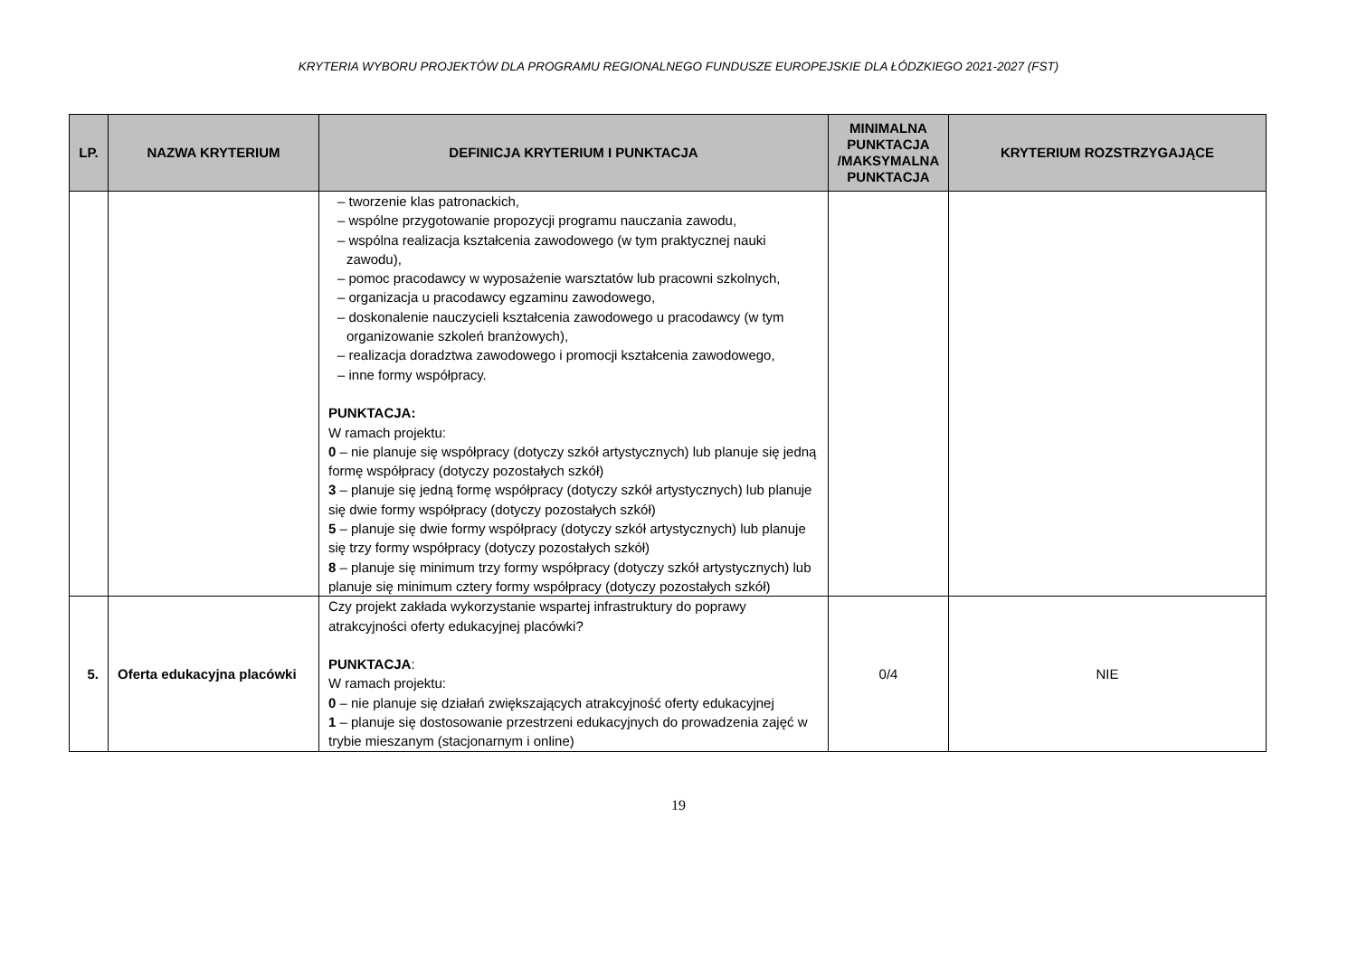KRYTERIA WYBORU PROJEKTÓW DLA PROGRAMU REGIONALNEGO FUNDUSZE EUROPEJSKIE DLA ŁÓDZKIEGO 2021-2027 (FST)
| LP. | NAZWA KRYTERIUM | DEFINICJA KRYTERIUM I PUNKTACJA | MINIMALNA PUNKTACJA /MAKSYMALNA PUNKTACJA | KRYTERIUM ROZSTRZYGAJĄCE |
| --- | --- | --- | --- | --- |
| | | – tworzenie klas patronackich, – wspólne przygotowanie propozycji programu nauczania zawodu, – wspólna realizacja kształcenia zawodowego (w tym praktycznej nauki zawodu), – pomoc pracodawcy w wyposażenie warsztatów lub pracowni szkolnych, – organizacja u pracodawcy egzaminu zawodowego, – doskonalenie nauczycieli kształcenia zawodowego u pracodawcy (w tym organizowanie szkoleń branżowych), – realizacja doradztwa zawodowego i promocji kształcenia zawodowego, – inne formy współpracy. PUNKTACJA: W ramach projektu: 0 – nie planuje się współpracy (dotyczy szkół artystycznych) lub planuje się jedną formę współpracy (dotyczy pozostałych szkół) 3 – planuje się jedną formę współpracy (dotyczy szkół artystycznych) lub planuje się dwie formy współpracy (dotyczy pozostałych szkół) 5 – planuje się dwie formy współpracy (dotyczy szkół artystycznych) lub planuje się trzy formy współpracy (dotyczy pozostałych szkół) 8 – planuje się minimum trzy formy współpracy (dotyczy szkół artystycznych) lub planuje się minimum cztery formy współpracy (dotyczy pozostałych szkół) | | |
| 5. | Oferta edukacyjna placówki | Czy projekt zakłada wykorzystanie wspartej infrastruktury do poprawy atrakcyjności oferty edukacyjnej placówki? PUNKTACJA : W ramach projektu: 0 – nie planuje się działań zwiększających atrakcyjność oferty edukacyjnej 1 – planuje się dostosowanie przestrzeni edukacyjnych do prowadzenia zajęć w trybie mieszanym (stacjonarnym i online) | 0/4 | NIE |
19